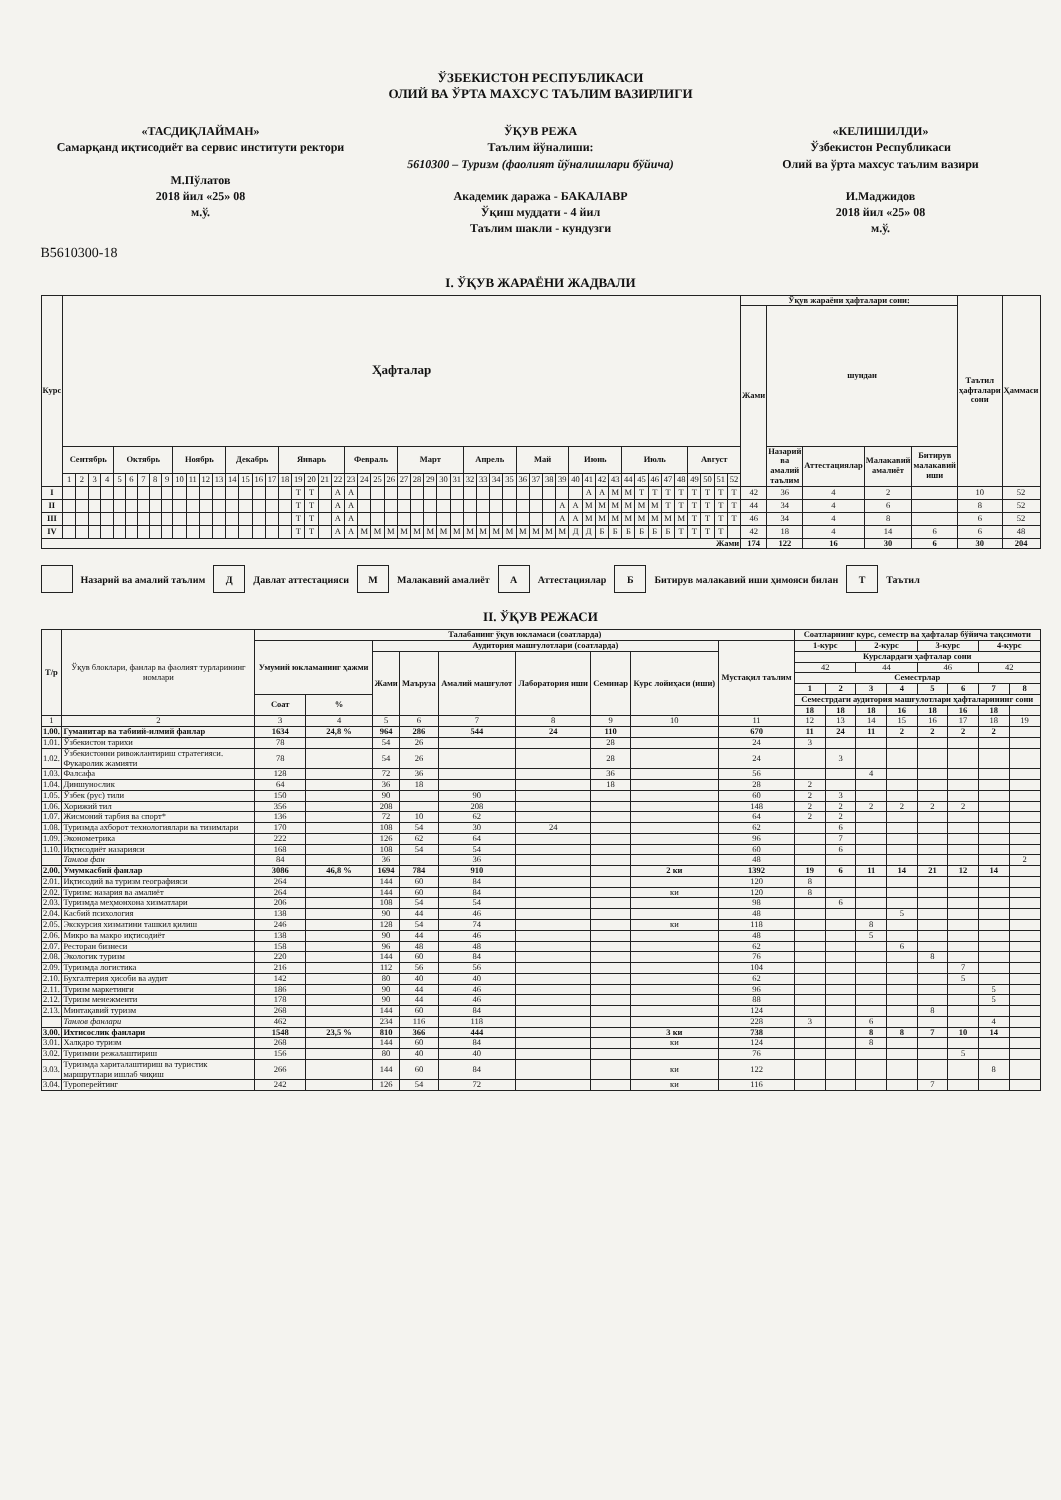ЎЗБЕКИСТОН РЕСПУБЛИКАСИ
ОЛИЙ ВА ЎРТА МАХСУС ТАЪЛИМ ВАЗИРЛИГИ
«ТАСДИҚЛАЙМАН»
Самарқанд иқтисодиёт ва сервис институти ректори
М.Пўлатов
2018 йил «25» 08
м.ў.
ЎҚУВ РЕЖА
Таълим йўналиши:
5610300 – Туризм (фаолият йўналишлари бўйича)
Академик даража - БАКАЛАВР
Ўқиш муддати - 4 йил
Таълим шакли - кундузги
«КЕЛИШИЛДИ»
Ўзбекистон Республикаси
Олий ва ўрта махсус таълим вазири
И.Маджидов
2018 йил «25» 08
м.ў.
B5610300-18
I. ЎҚУВ ЖАРАЁНИ ЖАДВАЛИ
| Курс | Ҳафталар | | | | | | | | | | | | | | | | | | | | | | | | | | | | | | | | | | | | | | | | | | | | | | | | | | | | Ўқув жараёни ҳафталари сони: | | | | | Таътил ҳафталари сони | Ҳаммаси |
| --- | --- | --- | --- | --- | --- | --- | --- | --- | --- | --- | --- | --- | --- | --- | --- | --- | --- | --- | --- | --- | --- | --- | --- | --- | --- | --- | --- | --- | --- | --- | --- | --- | --- | --- | --- | --- | --- | --- | --- | --- | --- | --- | --- | --- | --- | --- | --- | --- | --- | --- | --- | --- | --- | --- | --- | --- | --- | --- | --- |
| | | | | | | | | | | | | | | | | | | | | | | | | | | | | | | | | | | | | | | | | | | | | | | | | | | | | | Жами | шундан | | | | | |
| | Сентябрь | | | | Октябрь | | | | | Ноябрь | | | | Декабрь | | | | Январь | | | | | Февраль | | | | Март | | | | | Апрель | | | | Май | | | | Июнь | | | | Июль | | | | | Август | | | | | Назарий ва амалий таълим | Аттестациялар | Малакавий амалиёт | Битирув малакавий иши | | |
| | 1 | 2 | 3 | 4 | 5 | 6 | 7 | 8 | 9 | 10 | 11 | 12 | 13 | 14 | 15 | 16 | 17 | 18 | 19 | 20 | 21 | 22 | 23 | 24 | 25 | 26 | 27 | 28 | 29 | 30 | 31 | 32 | 33 | 34 | 35 | 36 | 37 | 38 | 39 | 40 | 41 | 42 | 43 | 44 | 45 | 46 | 47 | 48 | 49 | 50 | 51 | 52 | | | | | | | |
| I | | | | | | | | | | | | | | | | | | | Т | Т | | А | А | | | | | | | | | | | | | | | | | | А | А | М | М | Т | Т | Т | Т | Т | Т | Т | Т | 42 | 36 | 4 | 2 | | 10 | 52 |
| II | | | | | | | | | | | | | | | | | | | Т | Т | | А | А | | | | | | | | | | | | | | | | А | А | М | М | М | М | М | М | Т | Т | Т | Т | Т | Т | 44 | 34 | 4 | 6 | | 8 | 52 |
| III | | | | | | | | | | | | | | | | | | | Т | Т | | А | А | | | | | | | | | | | | | | | | А | А | М | М | М | М | М | М | М | М | Т | Т | Т | Т | 46 | 34 | 4 | 8 | | 6 | 52 |
| IV | | | | | | | | | | | | | | | | | | | Т | Т | | А | А | М | М | М | М | М | М | М | М | М | М | М | М | М | М | М | М | Д | Д | Б | Б | Б | Б | Б | Б | Т | Т | Т | Т | | 42 | 18 | 4 | 14 | 6 | 6 | 48 |
| Жами | | | | | | | | | | | | | | | | | | | | | | | | | | | | | | | | | | | | | | | | | | | | | | | | | | | | | 174 | 122 | 16 | 30 | 6 | 30 | 204 |
Назарий ва амалий таълим
Д
Давлат аттестацияси
М
Малакавий амалиёт
А
Аттестациялар
Б
Битирув малакавий иши ҳимояси билан
Т
Таътил
II. ЎҚУВ РЕЖАСИ
| Т/р | Ўқув блоклари, фанлар ва фаолият турларининг номлари | Талабанинг ўқув юкламаси (соатларда) | | | | | | | | | Соатларнинг курс, семестр ва ҳафталар бўйича тақсимоти | | | | | | | |
| --- | --- | --- | --- | --- | --- | --- | --- | --- | --- | --- | --- | --- | --- | --- | --- | --- | --- | --- |
| | | Умумий юкламанинг ҳажми | | Аудитория машғулотлари (соатларда) | | | | | | Мустақил таълим | 1-курс | | 2-курс | | 3-курс | | 4-курс | |
| | | | | Жами | Маъруза | Амалий машғулот | Лаборатория иши | Семинар | Курс лойиҳаси (иши) | | Курслардаги ҳафталар сони | | | | | | | |
| | | | | | | | | | | | 42 | | 44 | | 46 | | 42 | |
| | | | | | | | | | | | Семестрлар | | | | | | | |
| | | | | | | | | | | | 1 | 2 | 3 | 4 | 5 | 6 | 7 | 8 |
| | | Соат | % | | | | | | | | Семестрдаги аудитория машғулотлари ҳафталарининг сони | | | | | | | |
| | | | | | | | | | | | 18 | 18 | 18 | 16 | 18 | 16 | 18 | |
| 1 | 2 | 3 | 4 | 5 | 6 | 7 | 8 | 9 | 10 | 11 | 12 | 13 | 14 | 15 | 16 | 17 | 18 | 19 |
| 1.00. | Гуманитар ва табиий-илмий фанлар | 1634 | 24,8 % | 964 | 286 | 544 | 24 | 110 | | 670 | 11 | 24 | 11 | 2 | 2 | 2 | 2 | |
| 1.01. | Ўзбекистон тарихи | 78 | | 54 | 26 | | | 28 | | 24 | 3 | | | | | | | |
| 1.02. | Ўзбекистонни ривожлантириш стратегияси. Фукаролик жамияти | 78 | | 54 | 26 | | | 28 | | 24 | | 3 | | | | | | |
| 1.03. | Фалсафа | 128 | | 72 | 36 | | | 36 | | 56 | | | 4 | | | | | |
| 1.04. | Диншунослик | 64 | | 36 | 18 | | | 18 | | 28 | 2 | | | | | | | |
| 1.05. | Ўзбек (рус) тили | 150 | | 90 | | 90 | | | | 60 | 2 | 3 | | | | | | |
| 1.06. | Хорижий тил | 356 | | 208 | | 208 | | | | 148 | 2 | 2 | 2 | 2 | 2 | 2 | | |
| 1.07. | Жисмоний тарбия ва спорт* | 136 | | 72 | 10 | 62 | | | | 64 | 2 | 2 | | | | | | |
| 1.08. | Туризмда ахборот технологиялари ва тизимлари | 170 | | 108 | 54 | 30 | 24 | | | 62 | | 6 | | | | | | |
| 1.09. | Эконометрика | 222 | | 126 | 62 | 64 | | | | 96 | | 7 | | | | | | |
| 1.10. | Иқтисодиёт назарияси | 168 | | 108 | 54 | 54 | | | | 60 | | 6 | | | | | | |
| | Танлов фан | 84 | | 36 | | 36 | | | | 48 | | | | | | | | 2 |
| 2.00. | Умумкасбий фанлар | 3086 | 46,8 % | 1694 | 784 | 910 | | | 2 ки | 1392 | 19 | 6 | 11 | 14 | 21 | 12 | 14 | |
| 2.01. | Иқтисодий ва туризм географияси | 264 | | 144 | 60 | 84 | | | | 120 | 8 | | | | | | | |
| 2.02. | Туризм: назария ва амалиёт | 264 | | 144 | 60 | 84 | | | ки | 120 | 8 | | | | | | | |
| 2.03. | Туризмда меҳмонхона хизматлари | 206 | | 108 | 54 | 54 | | | | 98 | | 6 | | | | | | |
| 2.04. | Касбий психология | 138 | | 90 | 44 | 46 | | | | 48 | | | | 5 | | | | |
| 2.05. | Экскурсия хизматини ташкил қилиш | 246 | | 128 | 54 | 74 | | | ки | 118 | | | 8 | | | | | |
| 2.06. | Микро ва макро иқтисодиёт | 138 | | 90 | 44 | 46 | | | | 48 | | | 5 | | | | | |
| 2.07. | Ресторан бизнеси | 158 | | 96 | 48 | 48 | | | | 62 | | | | 6 | | | | |
| 2.08. | Экологик туризм | 220 | | 144 | 60 | 84 | | | | 76 | | | | | 8 | | | |
| 2.09. | Туризмда логистика | 216 | | 112 | 56 | 56 | | | | 104 | | | | | | 7 | | |
| 2.10. | Бухгалтерия ҳисоби ва аудит | 142 | | 80 | 40 | 40 | | | | 62 | | | | | | 5 | | |
| 2.11. | Туризм маркетинги | 186 | | 90 | 44 | 46 | | | | 96 | | | | | | | 5 | |
| 2.12. | Туризм менежменти | 178 | | 90 | 44 | 46 | | | | 88 | | | | | | | 5 | |
| 2.13. | Минтақавий туризм | 268 | | 144 | 60 | 84 | | | | 124 | | | | | 8 | | | |
| | Танлов фанлари | 462 | | 234 | 116 | 118 | | | | 228 | 3 | | 6 | | | | 4 | |
| 3.00. | Ихтисослик фанлари | 1548 | 23,5 % | 810 | 366 | 444 | | | 3 ки | 738 | | | 8 | 8 | 7 | 10 | 14 | |
| 3.01. | Халқаро туризм | 268 | | 144 | 60 | 84 | | | ки | 124 | | | 8 | | | | | |
| 3.02. | Туризмни режалаштириш | 156 | | 80 | 40 | 40 | | | | 76 | | | | | | 5 | | |
| 3.03. | Туризмда хариталаштириш ва туристик маршрутлари ишлаб чиқиш | 266 | | 144 | 60 | 84 | | | ки | 122 | | | | | | | 8 | |
| 3.04. | Туроперейтинг | 242 | | 126 | 54 | 72 | | | ки | 116 | | | | | 7 | | | |